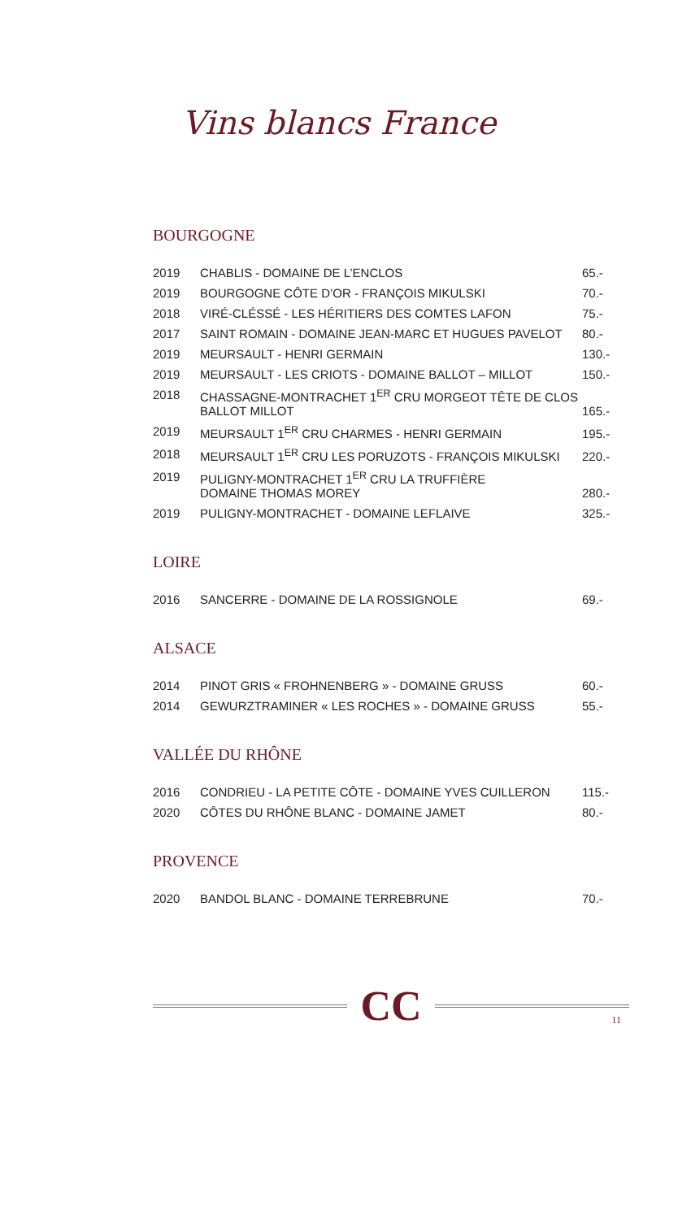Vins blancs France
BOURGOGNE
| 2019 | CHABLIS - DOMAINE DE L’ENCLOS | 65.- |
| 2019 | BOURGOGNE CÔTE D’OR - FRANÇOIS MIKULSKI | 70.- |
| 2018 | VIRÉ-CLÉSSÉ - LES HÉRITIERS DES COMTES LAFON | 75.- |
| 2017 | SAINT ROMAIN - DOMAINE JEAN-MARC ET HUGUES PAVELOT | 80.- |
| 2019 | MEURSAULT - HENRI GERMAIN | 130.- |
| 2019 | MEURSAULT - LES CRIOTS - DOMAINE BALLOT – MILLOT | 150.- |
| 2018 | CHASSAGNE-MONTRACHET 1<sup>ER</sup> CRU MORGEOT TÊTE DE CLOS BALLOT MILLOT | 165.- |
| 2019 | MEURSAULT 1<sup>ER</sup> CRU CHARMES - HENRI GERMAIN | 195.- |
| 2018 | MEURSAULT 1<sup>ER</sup> CRU LES PORUZOTS - FRANÇOIS MIKULSKI | 220.- |
| 2019 | PULIGNY-MONTRACHET 1<sup>ER</sup> CRU LA TRUFFIÈRE DOMAINE THOMAS MOREY | 280.- |
| 2019 | PULIGNY-MONTRACHET - DOMAINE LEFLAIVE | 325.- |
LOIRE
| 2016 | SANCERRE - DOMAINE DE LA ROSSIGNOLE | 69.- |
ALSACE
| 2014 | PINOT GRIS « FROHNENBERG » - DOMAINE GRUSS | 60.- |
| 2014 | GEWURZTRAMINER « LES ROCHES » - DOMAINE GRUSS | 55.- |
VALLÉE DU RHÔNE
| 2016 | CONDRIEU - LA PETITE CÔTE - DOMAINE YVES CUILLERON | 115.- |
| 2020 | CÔTES DU RHÔNE BLANC - DOMAINE JAMET | 80.- |
PROVENCE
| 2020 | BANDOL BLANC - DOMAINE TERREBRUNE | 70.- |
CC
11